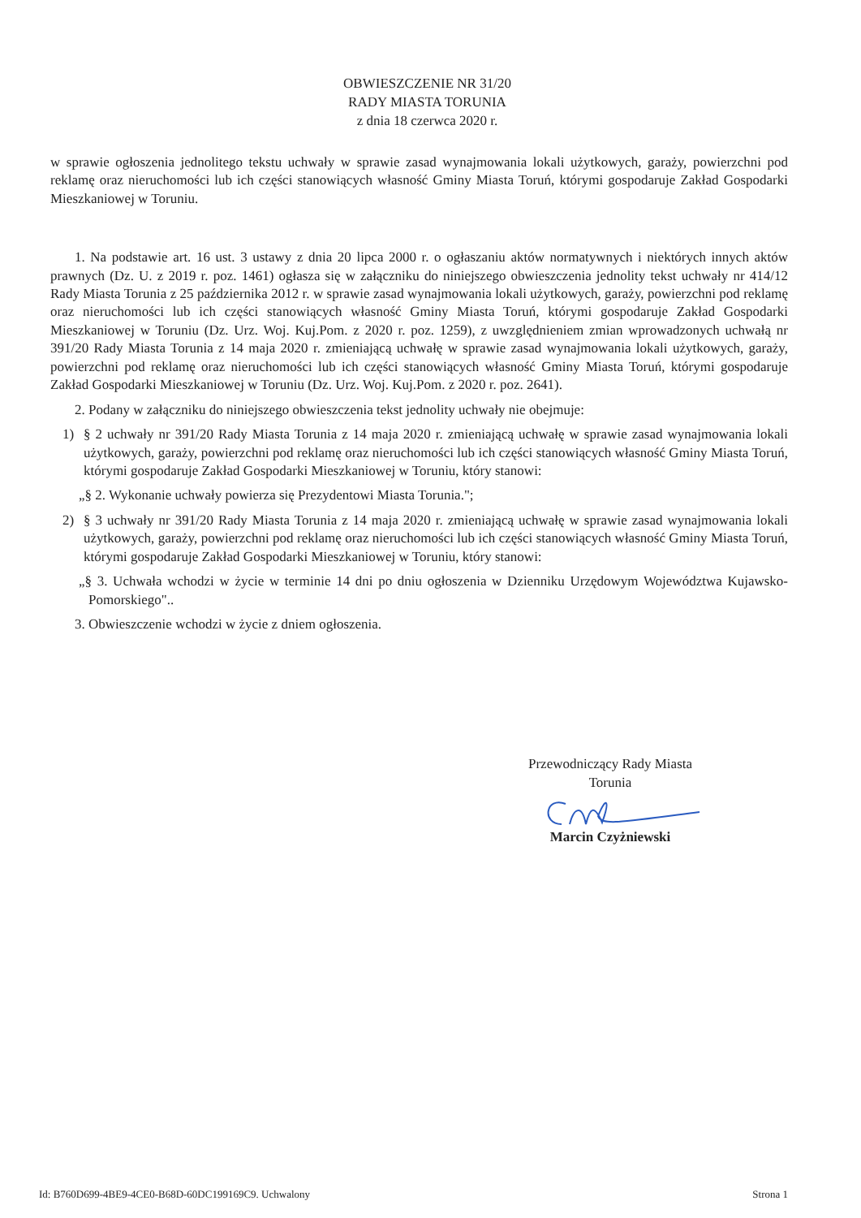OBWIESZCZENIE NR 31/20
RADY MIASTA TORUNIA
z dnia 18 czerwca 2020 r.
w sprawie ogłoszenia jednolitego tekstu uchwały w sprawie zasad wynajmowania lokali użytkowych, garaży, powierzchni pod reklamę oraz nieruchomości lub ich części stanowiących własność Gminy Miasta Toruń, którymi gospodaruje Zakład Gospodarki Mieszkaniowej w Toruniu.
1. Na podstawie art. 16 ust. 3 ustawy z dnia 20 lipca 2000 r. o ogłaszaniu aktów normatywnych i niektórych innych aktów prawnych (Dz. U. z 2019 r. poz. 1461) ogłasza się w załączniku do niniejszego obwieszczenia jednolity tekst uchwały nr 414/12 Rady Miasta Torunia z 25 października 2012 r. w sprawie zasad wynajmowania lokali użytkowych, garaży, powierzchni pod reklamę oraz nieruchomości lub ich części stanowiących własność Gminy Miasta Toruń, którymi gospodaruje Zakład Gospodarki Mieszkaniowej w Toruniu (Dz. Urz. Woj. Kuj.Pom. z 2020 r. poz. 1259), z uwzględnieniem zmian wprowadzonych uchwałą nr 391/20 Rady Miasta Torunia z 14 maja 2020 r. zmieniającą uchwałę w sprawie zasad wynajmowania lokali użytkowych, garaży, powierzchni pod reklamę oraz nieruchomości lub ich części stanowiących własność Gminy Miasta Toruń, którymi gospodaruje Zakład Gospodarki Mieszkaniowej w Toruniu (Dz. Urz. Woj. Kuj.Pom. z 2020 r. poz. 2641).
2. Podany w załączniku do niniejszego obwieszczenia tekst jednolity uchwały nie obejmuje:
1) § 2 uchwały nr 391/20 Rady Miasta Torunia z 14 maja 2020 r. zmieniającą uchwałę w sprawie zasad wynajmowania lokali użytkowych, garaży, powierzchni pod reklamę oraz nieruchomości lub ich części stanowiących własność Gminy Miasta Toruń, którymi gospodaruje Zakład Gospodarki Mieszkaniowej w Toruniu, który stanowi:
„§ 2. Wykonanie uchwały powierza się Prezydentowi Miasta Torunia.";
2) § 3 uchwały nr 391/20 Rady Miasta Torunia z 14 maja 2020 r. zmieniającą uchwałę w sprawie zasad wynajmowania lokali użytkowych, garaży, powierzchni pod reklamę oraz nieruchomości lub ich części stanowiących własność Gminy Miasta Toruń, którymi gospodaruje Zakład Gospodarki Mieszkaniowej w Toruniu, który stanowi:
„§ 3. Uchwała wchodzi w życie w terminie 14 dni po dniu ogłoszenia w Dzienniku Urzędowym Województwa Kujawsko-Pomorskiego"..
3. Obwieszczenie wchodzi w życie z dniem ogłoszenia.
Przewodniczący Rady Miasta
Torunia
Marcin Czyżniewski
Id: B760D699-4BE9-4CE0-B68D-60DC199169C9. Uchwalony Strona 1